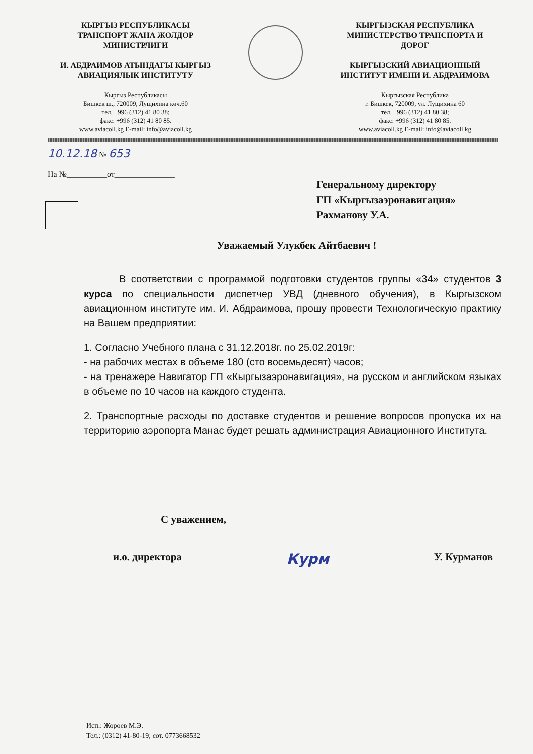КЫРГЫЗ РЕСПУБЛИКАСЫ
ТРАНСПОРТ ЖАНА ЖОЛДОР
МИНИСТРЛИГИ
И. АБДРАИМОВ АТЫНДАГЫ КЫРГЫЗ
АВИАЦИЯЛЫК ИНСТИТУТУ
Кыргыз Республикасы
Бишкек ш., 720009, Лущихина көч.60
тел. +996 (312) 41 80 38;
факс: +996 (312) 41 80 85.
www.aviacoll.kg E-mail: info@aviacoll.kg
КЫРГЫЗСКАЯ РЕСПУБЛИКА
МИНИСТЕРСТВО ТРАНСПОРТА И
ДОРОГ
КЫРГЫЗСКИЙ АВИАЦИОННЫЙ
ИНСТИТУТ ИМЕНИ И. АБДРАИМОВА
Кыргызская Республика
г. Бишкек, 720009, ул. Лущихина 60
тел. +996 (312) 41 80 38;
факс: +996 (312) 41 80 85.
www.aviacoll.kg E-mail: info@aviacoll.kg
10.12.18 № 653
На №__________от_______________
Генеральному директору
ГП «Кыргызаэронавигация»
Рахманову У.А.
Уважаемый Улукбек Айтбаевич !
В соответствии с программой подготовки студентов группы «34» студентов 3 курса по специальности диспетчер УВД (дневного обучения), в Кыргызском авиационном институте им. И. Абдраимова, прошу провести Технологическую практику на Вашем предприятии:
1. Согласно Учебного плана с 31.12.2018г. по 25.02.2019г:
- на рабочих местах в объеме 180 (сто восемьдесят) часов;
- на тренажере Навигатор ГП «Кыргызаэронавигация», на русском и английском языках в объеме по 10 часов на каждого студента.
2. Транспортные расходы по доставке студентов и решение вопросов пропуска их на территорию аэропорта Манас будет решать администрация Авиационного Института.
С уважением,
и.о. директора Курм У. Курманов
Исп.: Жороев М.Э.
Тел.: (0312) 41-80-19; сот. 0773668532